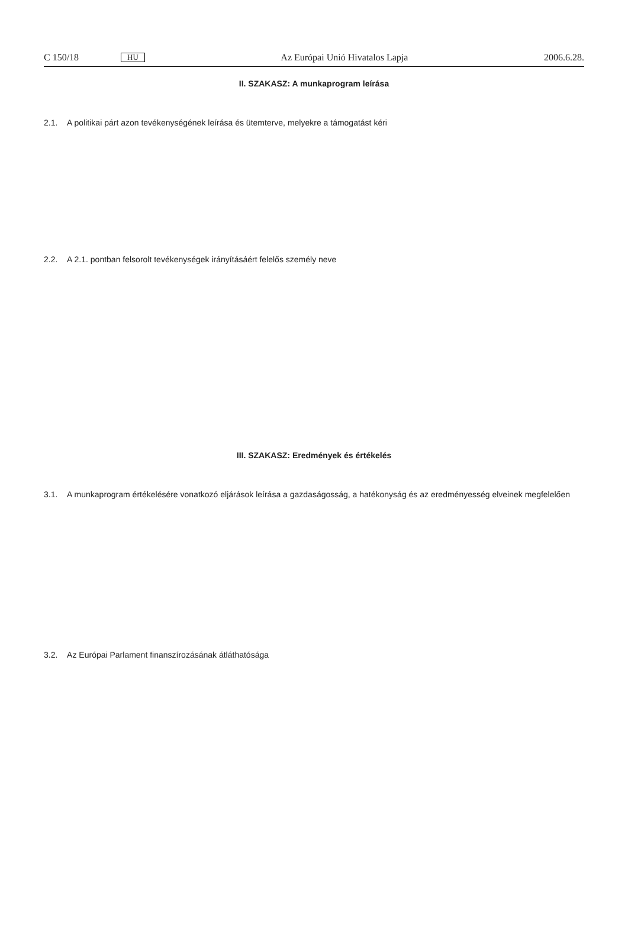C 150/18 HU Az Európai Unió Hivatalos Lapja 2006.6.28.
II. SZAKASZ: A munkaprogram leírása
2.1. A politikai párt azon tevékenységének leírása és ütemterve, melyekre a támogatást kéri
2.2. A 2.1. pontban felsorolt tevékenységek irányításáért felelős személy neve
III. SZAKASZ: Eredmények és értékelés
3.1. A munkaprogram értékelésére vonatkozó eljárások leírása a gazdaságosság, a hatékonyság és az eredményesség elveinek megfelelően
3.2. Az Európai Parlament finanszírozásának átláthatósága